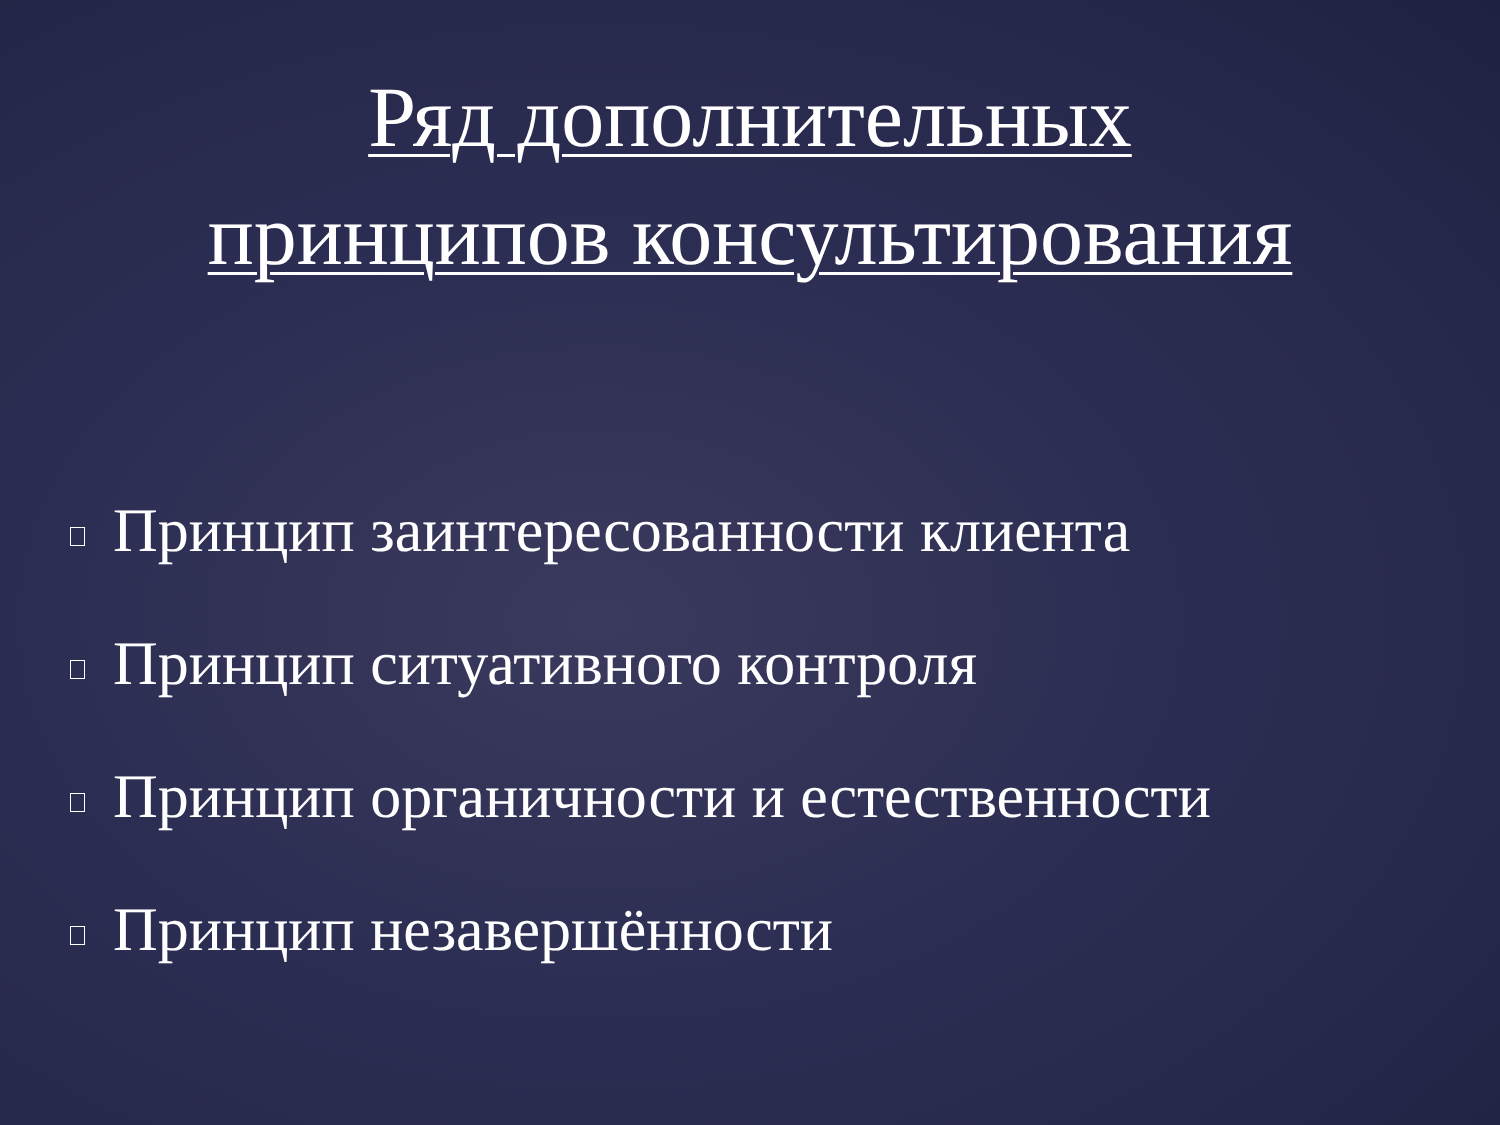Ряд дополнительных
принципов консультирования
Принцип заинтересованности клиента
Принцип ситуативного контроля
Принцип органичности и естественности
Принцип незавершённости